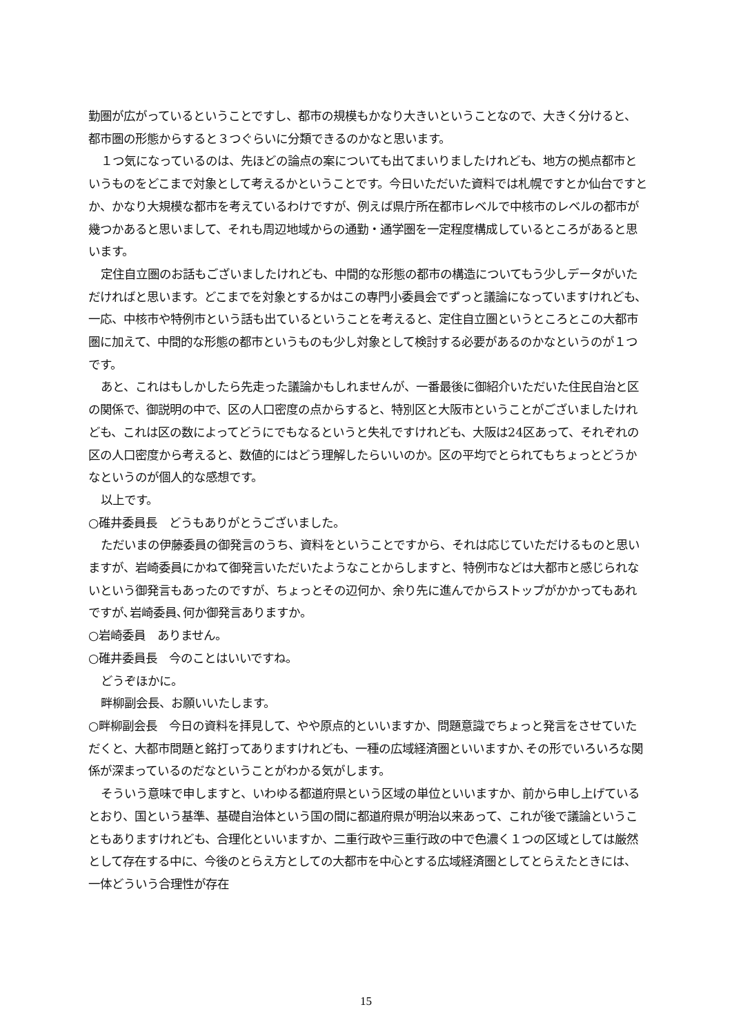勤圏が広がっているということですし、都市の規模もかなり大きいということなので、大きく分けると、都市圏の形態からすると３つぐらいに分類できるのかなと思います。
１つ気になっているのは、先ほどの論点の案についても出てまいりましたけれども、地方の拠点都市というものをどこまで対象として考えるかということです。今日いただいた資料では札幌ですとか仙台ですとか、かなり大規模な都市を考えているわけですが、例えば県庁所在都市レベルで中核市のレベルの都市が幾つかあると思いまして、それも周辺地域からの通勤・通学圏を一定程度構成しているところがあると思います。
定住自立圏のお話もございましたけれども、中間的な形態の都市の構造についてもう少しデータがいただければと思います。どこまでを対象とするかはこの専門小委員会でずっと議論になっていますけれども、一応、中核市や特例市という話も出ているということを考えると、定住自立圏というところとこの大都市圏に加えて、中間的な形態の都市というものも少し対象として検討する必要があるのかなというのが１つです。
あと、これはもしかしたら先走った議論かもしれませんが、一番最後に御紹介いただいた住民自治と区の関係で、御説明の中で、区の人口密度の点からすると、特別区と大阪市ということがございましたけれども、これは区の数によってどうにでもなるというと失礼ですけれども、大阪は24区あって、それぞれの区の人口密度から考えると、数値的にはどう理解したらいいのか。区の平均でとられてもちょっとどうかなというのが個人的な感想です。
以上です。
○碓井委員長　どうもありがとうございました。
ただいまの伊藤委員の御発言のうち、資料をということですから、それは応じていただけるものと思いますが、岩崎委員にかねて御発言いただいたようなことからしますと、特例市などは大都市と感じられないという御発言もあったのですが、ちょっとその辺何か、余り先に進んでからストップがかかってもあれですが､岩崎委員､何か御発言ありますか。
○岩崎委員　ありません。
○碓井委員長　今のことはいいですね。
どうぞほかに。
畔柳副会長、お願いいたします。
○畔柳副会長　今日の資料を拝見して、やや原点的といいますか、問題意識でちょっと発言をさせていただくと、大都市問題と銘打ってありますけれども、一種の広域経済圏といいますか､その形でいろいろな関係が深まっているのだなということがわかる気がします。
そういう意味で申しますと、いわゆる都道府県という区域の単位といいますか、前から申し上げているとおり、国という基準、基礎自治体という国の間に都道府県が明治以来あって、これが後で議論ということもありますけれども、合理化といいますか、二重行政や三重行政の中で色濃く１つの区域としては厳然として存在する中に、今後のとらえ方としての大都市を中心とする広域経済圏としてとらえたときには、一体どういう合理性が存在
15